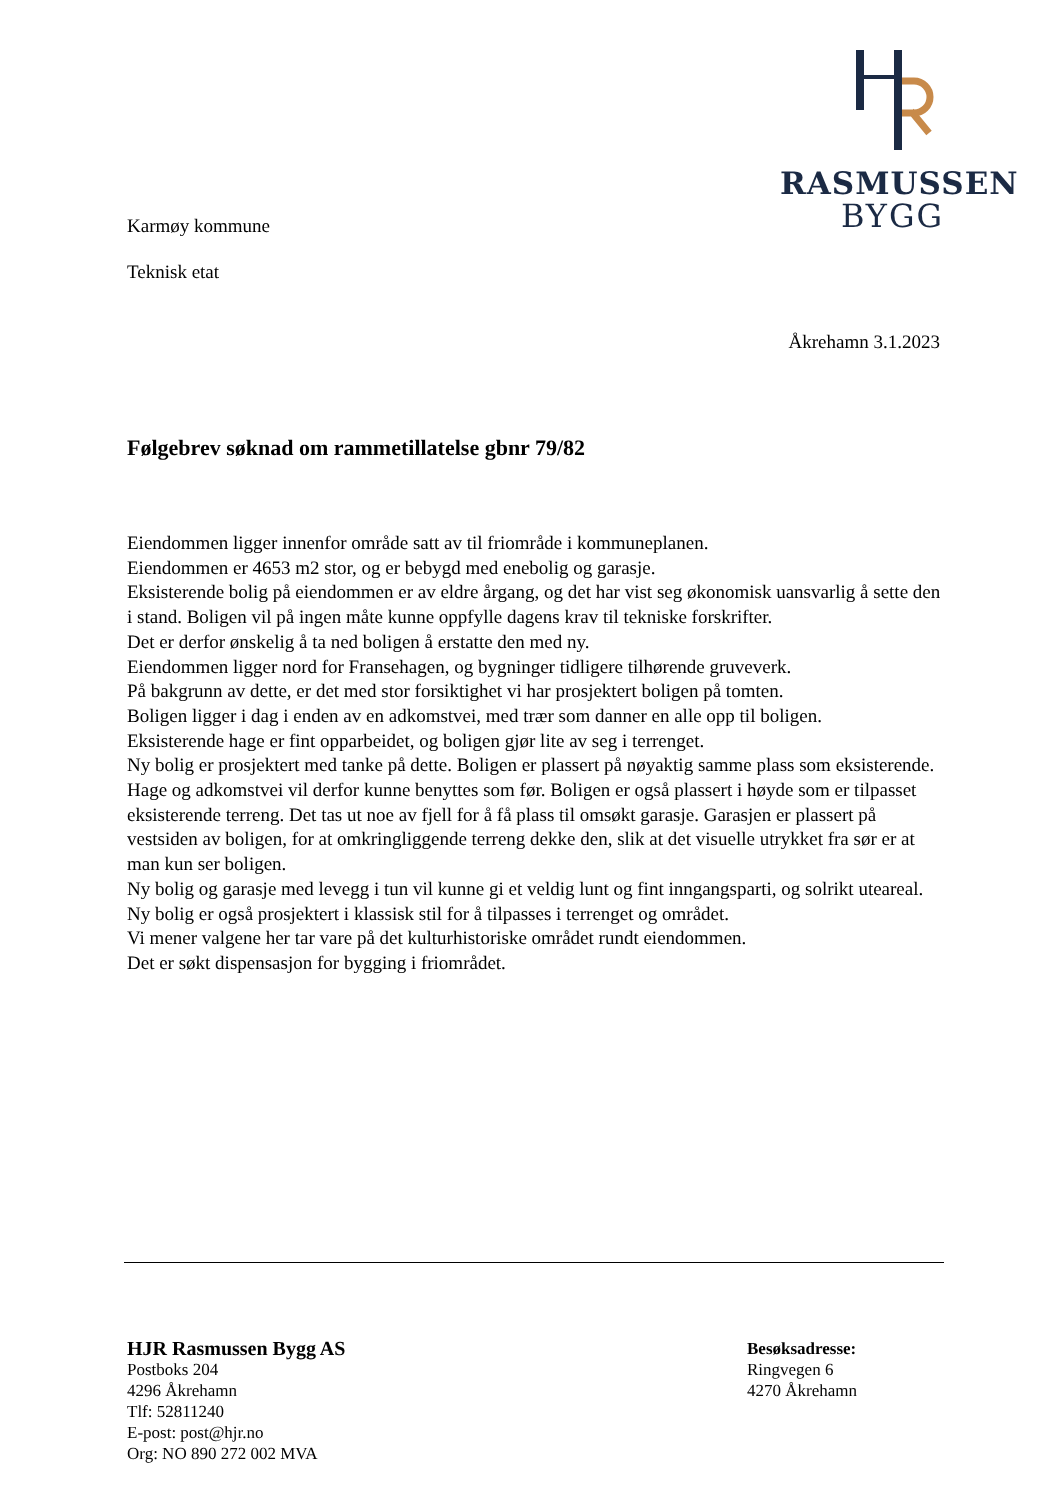RASMUSSEN
BYGG
Karmøy kommune
Teknisk etat
Åkrehamn 3.1.2023
Følgebrev søknad om rammetillatelse gbnr 79/82
Eiendommen ligger innenfor område satt av til friområde i kommuneplanen.
Eiendommen er 4653 m2 stor, og er bebygd med enebolig og garasje.
Eksisterende bolig på eiendommen er av eldre årgang, og det har vist seg økonomisk uansvarlig å sette den i stand. Boligen vil på ingen måte kunne oppfylle dagens krav til tekniske forskrifter.
Det er derfor ønskelig å ta ned boligen å erstatte den med ny.
Eiendommen ligger nord for Fransehagen, og bygninger tidligere tilhørende gruveverk.
På bakgrunn av dette, er det med stor forsiktighet vi har prosjektert boligen på tomten.
Boligen ligger i dag i enden av en adkomstvei, med trær som danner en alle opp til boligen.
Eksisterende hage er fint opparbeidet, og boligen gjør lite av seg i terrenget.
Ny bolig er prosjektert med tanke på dette. Boligen er plassert på nøyaktig samme plass som eksisterende. Hage og adkomstvei vil derfor kunne benyttes som før. Boligen er også plassert i høyde som er tilpasset eksisterende terreng. Det tas ut noe av fjell for å få plass til omsøkt garasje. Garasjen er plassert på vestsiden av boligen, for at omkringliggende terreng dekke den, slik at det visuelle utrykket fra sør er at man kun ser boligen.
Ny bolig og garasje med levegg i tun vil kunne gi et veldig lunt og fint inngangsparti, og solrikt uteareal.
Ny bolig er også prosjektert i klassisk stil for å tilpasses i terrenget og området.
Vi mener valgene her tar vare på det kulturhistoriske området rundt eiendommen.
Det er søkt dispensasjon for bygging i friområdet.
HJR Rasmussen Bygg AS
Postboks 204
4296 Åkrehamn
Tlf: 52811240
E-post: post@hjr.no
Org: NO 890 272 002 MVA
Besøksadresse:
Ringvegen 6
4270 Åkrehamn